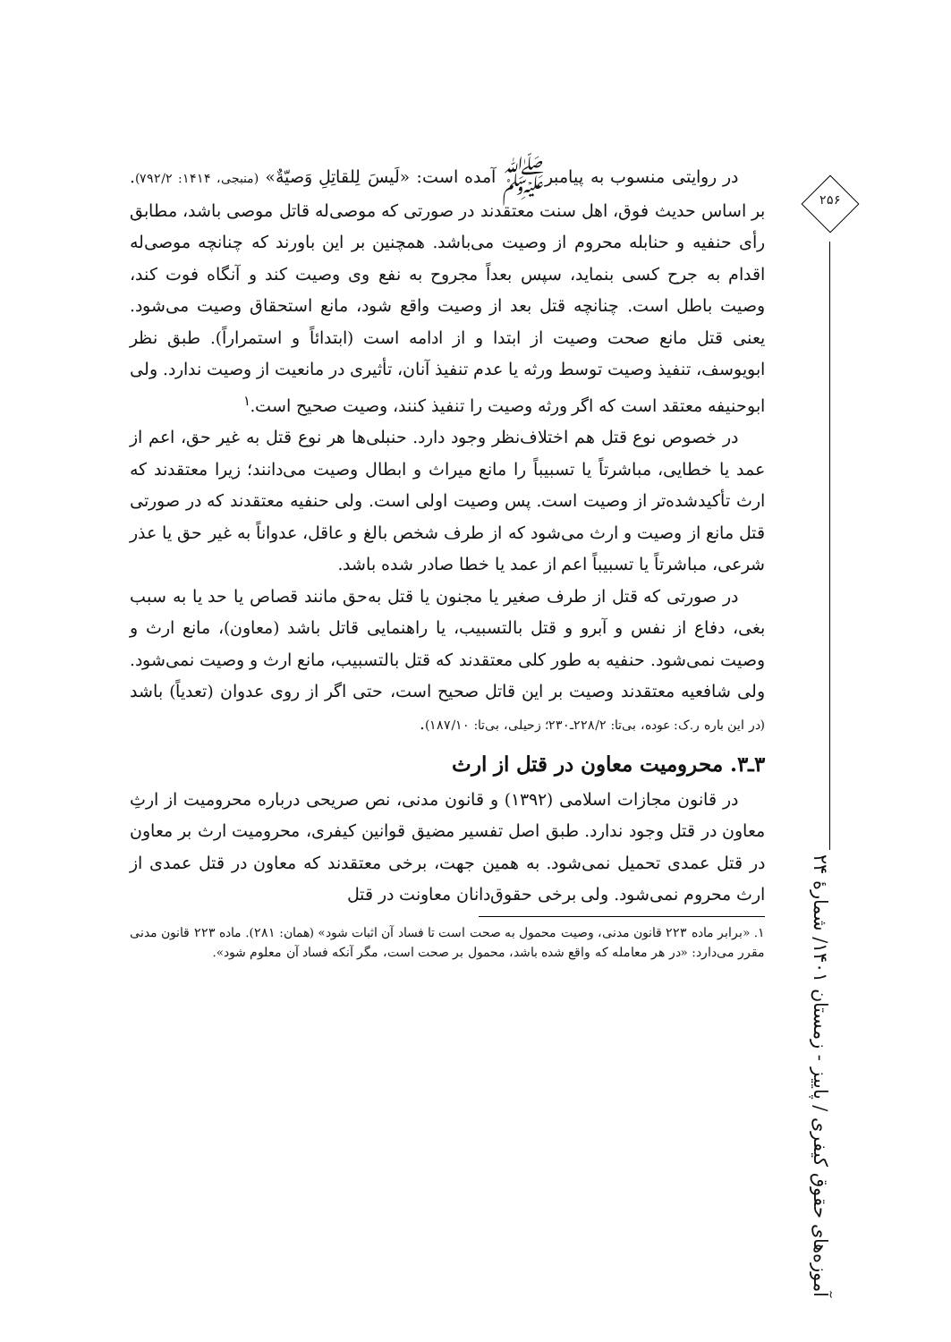۲۵۶
آموزه‌های حقوق کیفری / پاییز - زمستان ۱۴۰۱/ شمارهٔ ۲۴
در روایتی منسوب به پیامبرﷺ آمده است: «لَیسَ لِلقاتِلِ وَصیّةٌ» (منبجی، ۱۴۱۴: ۷۹۲/۲). بر اساس حدیث فوق، اهل سنت معتقدند در صورتی که موصی‌له قاتل موصی باشد، مطابق رأی حنفیه و حنابله محروم از وصیت می‌باشد. همچنین بر این باورند که چنانچه موصی‌له اقدام به جرح کسی بنماید، سپس بعداً مجروح به نفع وی وصیت کند و آنگاه فوت کند، وصیت باطل است. چنانچه قتل بعد از وصیت واقع شود، مانع استحقاق وصیت می‌شود. یعنی قتل مانع صحت وصیت از ابتدا و از ادامه است (ابتدائاً و استمراراً). طبق نظر ابویوسف، تنفیذ وصیت توسط ورثه یا عدم تنفیذ آنان، تأثیری در مانعیت از وصیت ندارد. ولی ابوحنیفه معتقد است که اگر ورثه وصیت را تنفیذ کنند، وصیت صحیح است.<sup>۱</sup>
در خصوص نوع قتل هم اختلاف‌نظر وجود دارد. حنبلی‌ها هر نوع قتل به غیر حق، اعم از عمد یا خطایی، مباشرتاً یا تسبیباً را مانع میراث و ابطال وصیت می‌دانند؛ زیرا معتقدند که ارث تأکیدشده‌تر از وصیت است. پس وصیت اولی است. ولی حنفیه معتقدند که در صورتی قتل مانع از وصیت و ارث می‌شود که از طرف شخص بالغ و عاقل، عدواناً به غیر حق یا عذر شرعی، مباشرتاً یا تسبیباً اعم از عمد یا خطا صادر شده باشد.
در صورتی که قتل از طرف صغیر یا مجنون یا قتل به‌حق مانند قصاص یا حد یا به سبب بغی، دفاع از نفس و آبرو و قتل بالتسبیب، یا راهنمایی قاتل باشد (معاون)، مانع ارث و وصیت نمی‌شود. حنفیه به طور کلی معتقدند که قتل بالتسبیب، مانع ارث و وصیت نمی‌شود. ولی شافعیه معتقدند وصیت بر این قاتل صحیح است، حتی اگر از روی عدوان (تعدیاً) باشد (در این باره ر.ک: عوده، بی‌تا: ۲۲۸/۲ـ۲۳۰؛ زحیلی، بی‌تا: ۱۸۷/۱۰).
۳ـ۳. محرومیت معاون در قتل از ارث
در قانون مجازات اسلامی (۱۳۹۲) و قانون مدنی، نص صریحی درباره محرومیت از ارثِ معاون در قتل وجود ندارد. طبق اصل تفسیر مضیق قوانین کیفری، محرومیت ارث بر معاون در قتل عمدی تحمیل نمی‌شود. به همین جهت، برخی معتقدند که معاون در قتل عمدی از ارث محروم نمی‌شود. ولی برخی حقوق‌دانان معاونت در قتل
۱. «برابر ماده ۲۲۳ قانون مدنی، وصیت محمول به صحت است تا فساد آن اثبات شود» (همان: ۲۸۱). ماده ۲۲۳ قانون مدنی مقرر می‌دارد: «در هر معامله که واقع شده باشد، محمول بر صحت است، مگر آنکه فساد آن معلوم شود».